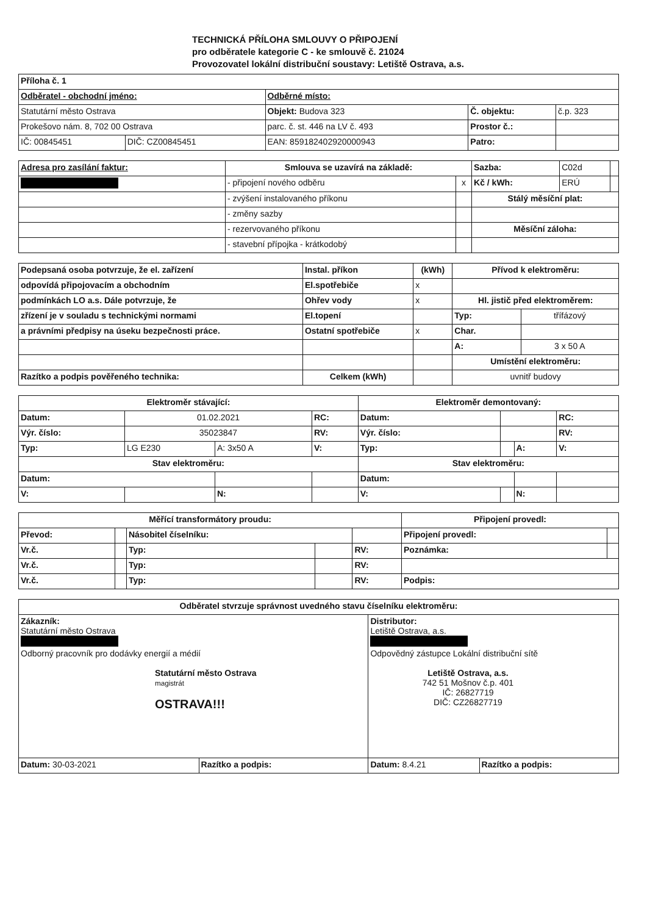TECHNICKÁ PŘÍLOHA SMLOUVY O PŘIPOJENÍ
pro odběratele kategorie C - ke smlouvě č. 21024
Provozovatel lokální distribuční soustavy: Letiště Ostrava, a.s.
| Příloha č. 1 | | | | |
| Odběratel - obchodní jméno: | | Odběrné místo: | | |
| Statutární město Ostrava | | Objekt: Budova 323 | Č. objektu: | č.p. 323 |
| Prokešovo nám. 8, 702 00 Ostrava | | parc. č. st. 446 na LV č. 493 | Prostor č.: | |
| IČ: 00845451 | DIČ: CZ00845451 | EAN: 859182402920000943 | Patro: | |
| Adresa pro zasílání faktur: | Smlouva se uzavírá na základě: | | Sazba: | C02d | |
| | - připojení nového odběru | x | Kč / kWh: | ERÚ | |
| | - zvýšení instalovaného příkonu | | Stálý měsíční plat: | | |
| | - změny sazby | | | | |
| | - rezervovaného příkonu | | Měsíční záloha: | | |
| | - stavební přípojka - krátkodobý | | | | |
| Podepsaná osoba potvrzuje, že el. zařízení | Instal. příkon | (kWh) | Přívod k elektroměru: | |
| odpovídá připojovacím a obchodním | El.spotřebiče | x | | |
| podmínkách LO a.s. Dále potvrzuje, že | Ohřev vody | x | Hl. jistič před elektroměrem: | |
| zřízení je v souladu s technickými normami | El.topení | | Typ: | třífázový |
| a právními předpisy na úseku bezpečnosti práce. | Ostatní spotřebiče | x | Char. | |
| | | | A: | 3 x 50 A |
| | | | Umístění elektroměru: | |
| Razítko a podpis pověřeného technika: | Celkem (kWh) | | uvnitř budovy | |
| Elektroměr stávající: | | | | Elektroměr demontovaný: | | | |
| Datum: | 01.02.2021 | | RC: | Datum: | | | RC: |
| Výr. číslo: | 35023847 | | RV: | Výr. číslo: | | | RV: |
| Typ: | LG E230 | A: 3x50 A | V: | Typ: | | A: | V: |
| Stav elektroměru: | | | | Stav elektroměru: | | | |
| Datum: | | | | Datum: | | | |
| V: | | N: | | V: | | N: | |
| Měřící transformátory proudu: | | | | | Připojení provedl: | |
| Převod: | | Násobitel číselníku: | | | Připojení provedl: | |
| Vr.č. | | Typ: | | RV: | Poznámka: | |
| Vr.č. | | Typ: | | RV: | | |
| Vr.č. | | Typ: | | RV: | Podpis: | |
| Odběratel stvrzuje správnost uvedného stavu číselníku elektroměru: | | | |
| Zákazník: Statutární město Ostrava Odborný pracovník pro dodávky energií a médií Statutární město Ostrava magistrát OSTRAVA!!! | | Distributor: Letiště Ostrava, a.s. Odpovědný zástupce Lokální distribuční sítě Letiště Ostrava, a.s. 742 51 Mošnov č.p. 401 IČ: 26827719 DIČ: CZ26827719 | |
| Datum: 30-03-2021 | Razítko a podpis: | Datum: 8.4.21 | Razítko a podpis: |